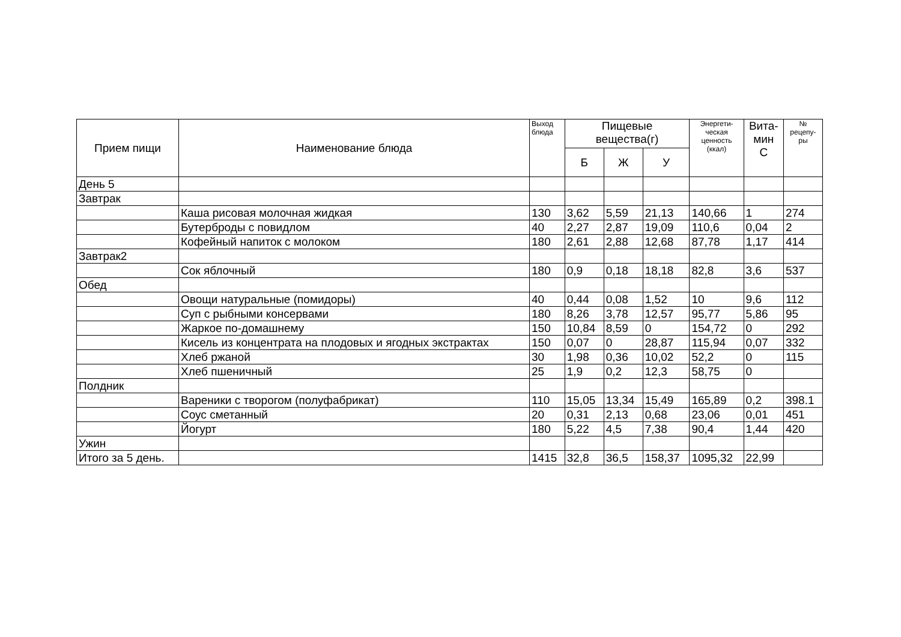| Прием пищи | Наименование блюда | Выход блюда | Пищевые вещества(г) | | | Энергети- ческая ценность (ккал) | Вита- мин С | № рецепу- ры |
| --- | --- | --- | --- | --- | --- | --- | --- | --- |
| | | | Б | Ж | У | | | |
| День 5 | | | | | | | | |
| Завтрак | | | | | | | | |
| | Каша рисовая молочная жидкая | 130 | 3,62 | 5,59 | 21,13 | 140,66 | 1 | 274 |
| | Бутерброды с повидлом | 40 | 2,27 | 2,87 | 19,09 | 110,6 | 0,04 | 2 |
| | Кофейный напиток с молоком | 180 | 2,61 | 2,88 | 12,68 | 87,78 | 1,17 | 414 |
| Завтрак2 | | | | | | | | |
| | Сок яблочный | 180 | 0,9 | 0,18 | 18,18 | 82,8 | 3,6 | 537 |
| Обед | | | | | | | | |
| | Овощи натуральные (помидоры) | 40 | 0,44 | 0,08 | 1,52 | 10 | 9,6 | 112 |
| | Суп с рыбными консервами | 180 | 8,26 | 3,78 | 12,57 | 95,77 | 5,86 | 95 |
| | Жаркое по-домашнему | 150 | 10,84 | 8,59 | 0 | 154,72 | 0 | 292 |
| | Кисель из концентрата на плодовых и ягодных экстрактах | 150 | 0,07 | 0 | 28,87 | 115,94 | 0,07 | 332 |
| | Хлеб ржаной | 30 | 1,98 | 0,36 | 10,02 | 52,2 | 0 | 115 |
| | Хлеб пшеничный | 25 | 1,9 | 0,2 | 12,3 | 58,75 | 0 | |
| Полдник | | | | | | | | |
| | Вареники с творогом (полуфабрикат) | 110 | 15,05 | 13,34 | 15,49 | 165,89 | 0,2 | 398.1 |
| | Соус сметанный | 20 | 0,31 | 2,13 | 0,68 | 23,06 | 0,01 | 451 |
| | Йогурт | 180 | 5,22 | 4,5 | 7,38 | 90,4 | 1,44 | 420 |
| Ужин | | | | | | | | |
| Итого за 5 день. | | 1415 | 32,8 | 36,5 | 158,37 | 1095,32 | 22,99 | |